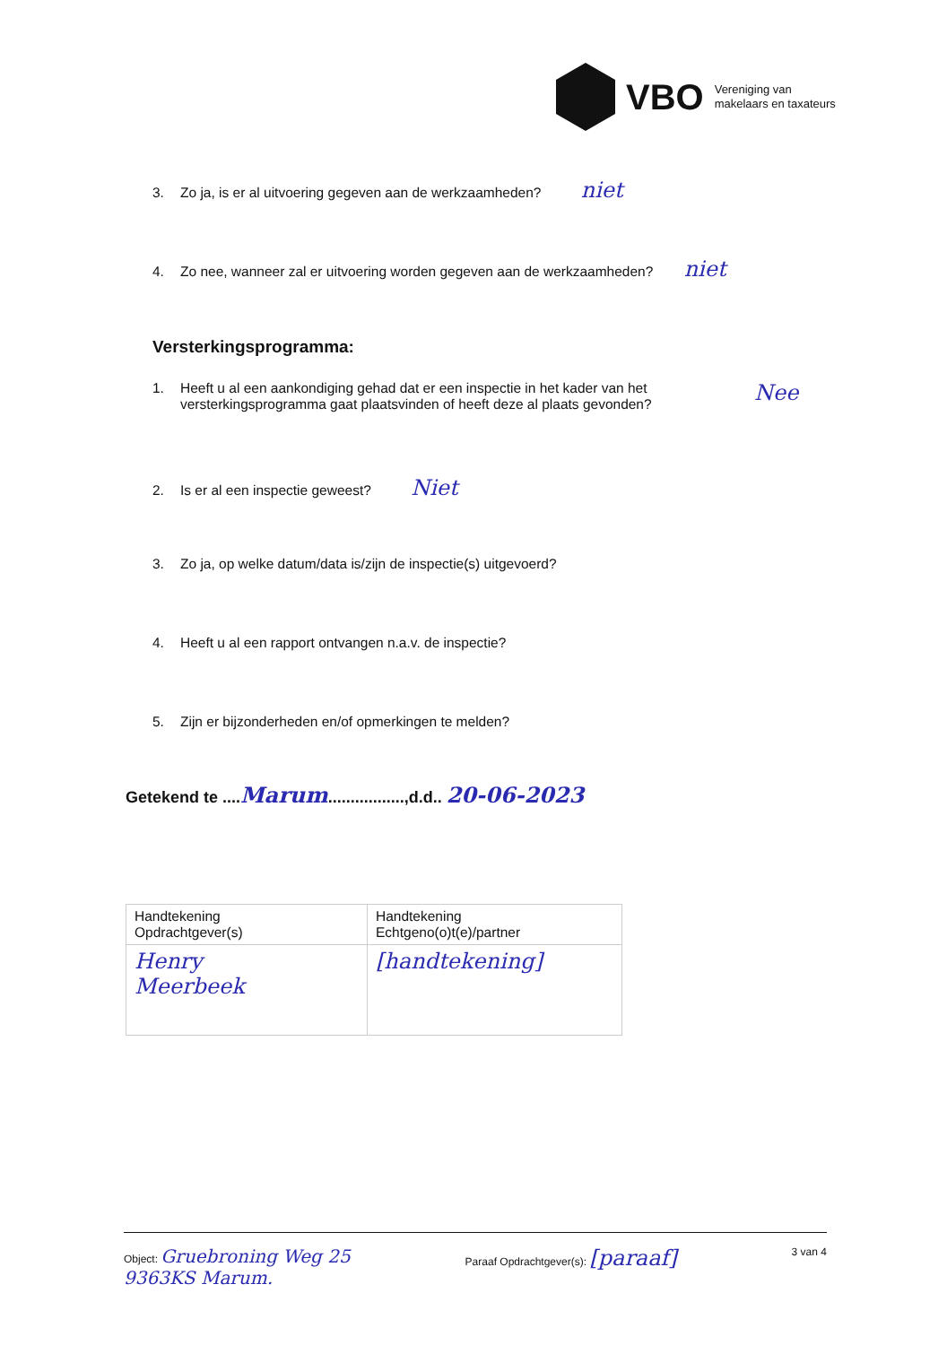VBO
Vereniging van
makelaars en taxateurs
3. Zo ja, is er al uitvoering gegeven aan de werkzaamheden? niet
4. Zo nee, wanneer zal er uitvoering worden gegeven aan de werkzaamheden? niet
Versterkingsprogramma:
1. Heeft u al een aankondiging gehad dat er een inspectie in het kader van het versterkingsprogramma gaat plaatsvinden of heeft deze al plaats gevonden? Nee
2. Is er al een inspectie geweest? Niet
3. Zo ja, op welke datum/data is/zijn de inspectie(s) uitgevoerd?
4. Heeft u al een rapport ontvangen n.a.v. de inspectie?
5. Zijn er bijzonderheden en/of opmerkingen te melden?
Getekend te ....Marum.................,d.d.. 20-06-2023
| Handtekening Opdrachtgever(s) | Handtekening Echtgeno(o)t(e)/partner |
| Henry Meerbeek | [handtekening] |
Object: Gruebroning Weg 25
9363KS Marum. Paraaf Opdrachtgever(s): [paraaf] 3 van 4